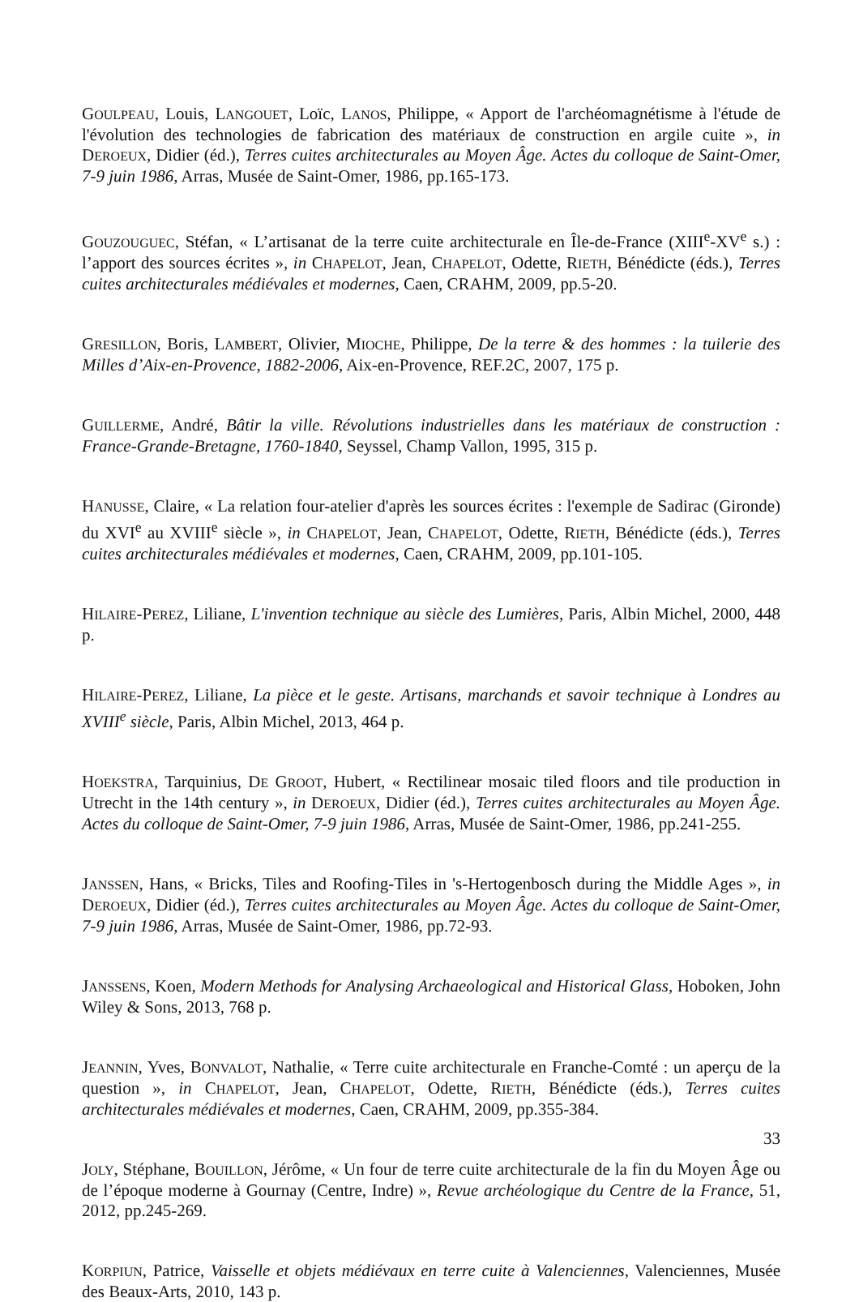GOULPEAU, Louis, LANGOUET, Loïc, LANOS, Philippe, « Apport de l'archéomagnétisme à l'étude de l'évolution des technologies de fabrication des matériaux de construction en argile cuite », in DEROEUX, Didier (éd.), Terres cuites architecturales au Moyen Âge. Actes du colloque de Saint-Omer, 7-9 juin 1986, Arras, Musée de Saint-Omer, 1986, pp.165-173.
GOUZOUGUEC, Stéfan, « L’artisanat de la terre cuite architecturale en Île-de-France (XIII<sup>e</sup>-XV<sup>e</sup> s.) : l’apport des sources écrites », in CHAPELOT, Jean, CHAPELOT, Odette, RIETH, Bénédicte (éds.), Terres cuites architecturales médiévales et modernes, Caen, CRAHM, 2009, pp.5-20.
GRESILLON, Boris, LAMBERT, Olivier, MIOCHE, Philippe, De la terre & des hommes : la tuilerie des Milles d’Aix-en-Provence, 1882-2006, Aix-en-Provence, REF.2C, 2007, 175 p.
GUILLERME, André, Bâtir la ville. Révolutions industrielles dans les matériaux de construction : France-Grande-Bretagne, 1760-1840, Seyssel, Champ Vallon, 1995, 315 p.
HANUSSE, Claire, « La relation four-atelier d'après les sources écrites : l'exemple de Sadirac (Gironde) du XVI<sup>e</sup> au XVIII<sup>e</sup> siècle », in CHAPELOT, Jean, CHAPELOT, Odette, RIETH, Bénédicte (éds.), Terres cuites architecturales médiévales et modernes, Caen, CRAHM, 2009, pp.101-105.
HILAIRE-PEREZ, Liliane, L'invention technique au siècle des Lumières, Paris, Albin Michel, 2000, 448 p.
HILAIRE-PEREZ, Liliane, La pièce et le geste. Artisans, marchands et savoir technique à Londres au XVIII<sup>e</sup> siècle, Paris, Albin Michel, 2013, 464 p.
HOEKSTRA, Tarquinius, DE GROOT, Hubert, « Rectilinear mosaic tiled floors and tile production in Utrecht in the 14th century », in DEROEUX, Didier (éd.), Terres cuites architecturales au Moyen Âge. Actes du colloque de Saint-Omer, 7-9 juin 1986, Arras, Musée de Saint-Omer, 1986, pp.241-255.
JANSSEN, Hans, « Bricks, Tiles and Roofing-Tiles in 's-Hertogenbosch during the Middle Ages », in DEROEUX, Didier (éd.), Terres cuites architecturales au Moyen Âge. Actes du colloque de Saint-Omer, 7-9 juin 1986, Arras, Musée de Saint-Omer, 1986, pp.72-93.
JANSSENS, Koen, Modern Methods for Analysing Archaeological and Historical Glass, Hoboken, John Wiley & Sons, 2013, 768 p.
JEANNIN, Yves, BONVALOT, Nathalie, « Terre cuite architecturale en Franche-Comté : un aperçu de la question », in CHAPELOT, Jean, CHAPELOT, Odette, RIETH, Bénédicte (éds.), Terres cuites architecturales médiévales et modernes, Caen, CRAHM, 2009, pp.355-384.
JOLY, Stéphane, BOUILLON, Jérôme, « Un four de terre cuite architecturale de la fin du Moyen Âge ou de l’époque moderne à Gournay (Centre, Indre) », Revue archéologique du Centre de la France, 51, 2012, pp.245-269.
KORPIUN, Patrice, Vaisselle et objets médiévaux en terre cuite à Valenciennes, Valenciennes, Musée des Beaux-Arts, 2010, 143 p.
33